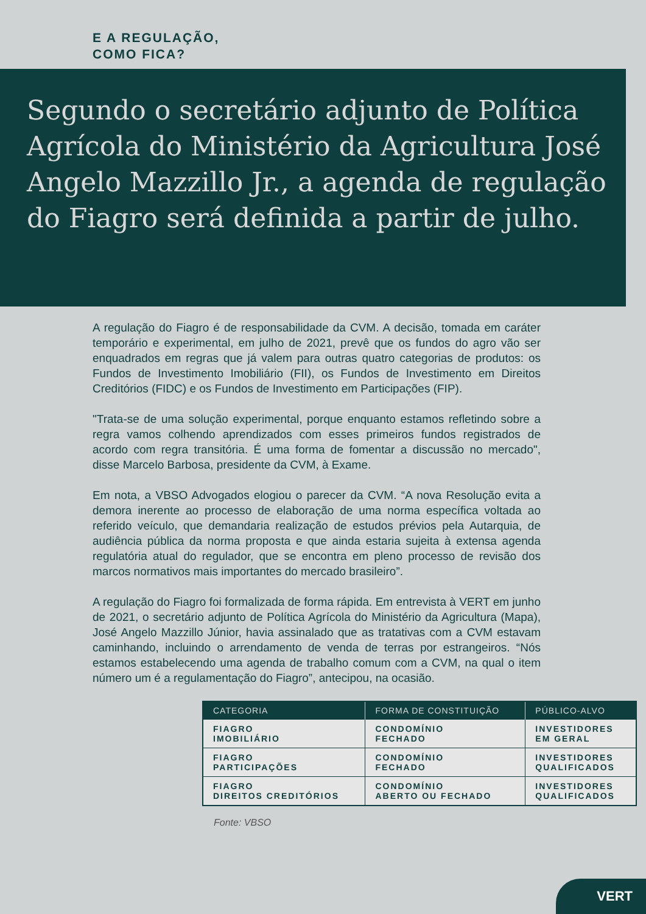E A REGULAÇÃO,
COMO FICA?
Segundo o secretário adjunto de Política Agrícola do Ministério da Agricultura José Angelo Mazzillo Jr., a agenda de regulação do Fiagro será definida a partir de julho.
A regulação do Fiagro é de responsabilidade da CVM. A decisão, tomada em caráter temporário e experimental, em julho de 2021, prevê que os fundos do agro vão ser enquadrados em regras que já valem para outras quatro categorias de produtos: os Fundos de Investimento Imobiliário (FII), os Fundos de Investimento em Direitos Creditórios (FIDC) e os Fundos de Investimento em Participações (FIP).
"Trata-se de uma solução experimental, porque enquanto estamos refletindo sobre a regra vamos colhendo aprendizados com esses primeiros fundos registrados de acordo com regra transitória. É uma forma de fomentar a discussão no mercado", disse Marcelo Barbosa, presidente da CVM, à Exame.
Em nota, a VBSO Advogados elogiou o parecer da CVM. “A nova Resolução evita a demora inerente ao processo de elaboração de uma norma específica voltada ao referido veículo, que demandaria realização de estudos prévios pela Autarquia, de audiência pública da norma proposta e que ainda estaria sujeita à extensa agenda regulatória atual do regulador, que se encontra em pleno processo de revisão dos marcos normativos mais importantes do mercado brasileiro”.
A regulação do Fiagro foi formalizada de forma rápida. Em entrevista à VERT em junho de 2021, o secretário adjunto de Política Agrícola do Ministério da Agricultura (Mapa), José Angelo Mazzillo Júnior, havia assinalado que as tratativas com a CVM estavam caminhando, incluindo o arrendamento de venda de terras por estrangeiros. “Nós estamos estabelecendo uma agenda de trabalho comum com a CVM, na qual o item número um é a regulamentação do Fiagro”, antecipou, na ocasião.
| CATEGORIA | FORMA DE CONSTITUIÇÃO | PÚBLICO-ALVO |
| --- | --- | --- |
| FIAGRO IMOBILIÁRIO | CONDOMÍNIO FECHADO | INVESTIDORES EM GERAL |
| FIAGRO PARTICIPAÇÕES | CONDOMÍNIO FECHADO | INVESTIDORES QUALIFICADOS |
| FIAGRO DIREITOS CREDITÓRIOS | CONDOMÍNIO ABERTO OU FECHADO | INVESTIDORES QUALIFICADOS |
Fonte: VBSO
VERT